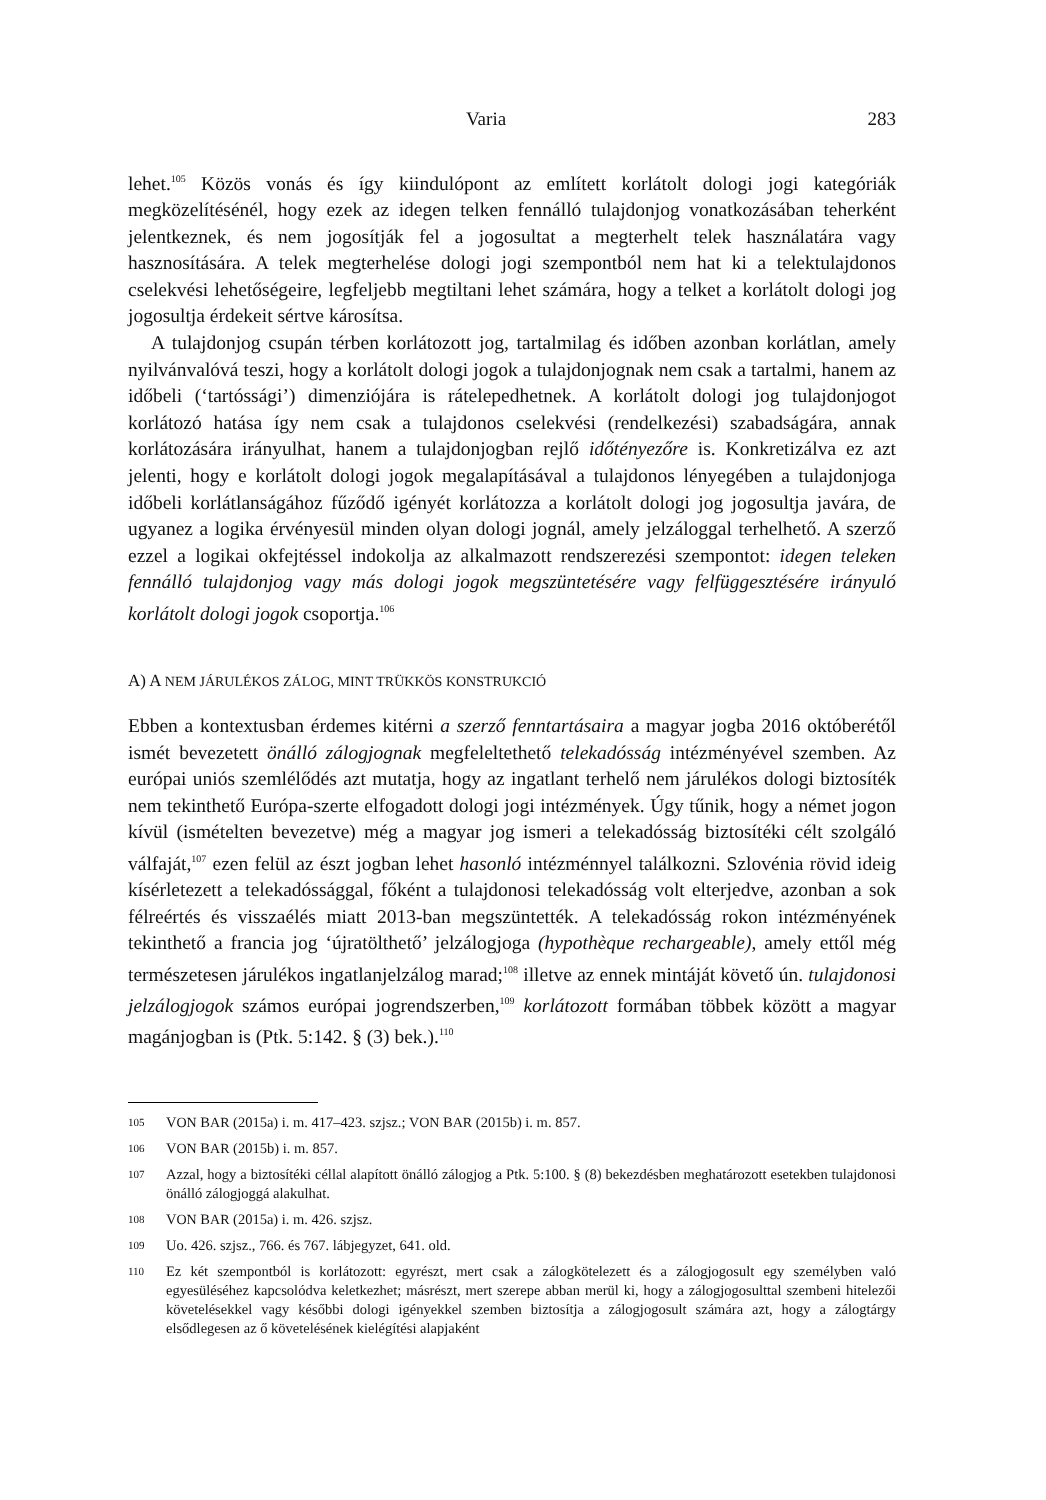Varia 283
lehet.<sup>105</sup> Közös vonás és így kiindulópont az említett korlátolt dologi jogi kategóriák megközelítésénél, hogy ezek az idegen telken fennálló tulajdonjog vonatkozásában teherként jelentkeznek, és nem jogosítják fel a jogosultat a megterhelt telek használatára vagy hasznosítására. A telek megterhelése dologi jogi szempontból nem hat ki a telektulajdonos cselekvési lehetőségeire, legfeljebb megtiltani lehet számára, hogy a telket a korlátolt dologi jog jogosultja érdekeit sértve károsítsa.
A tulajdonjog csupán térben korlátozott jog, tartalmilag és időben azonban korlátlan, amely nyilvánvalóvá teszi, hogy a korlátolt dologi jogok a tulajdonjognak nem csak a tartalmi, hanem az időbeli (‘tartóssági’) dimenziójára is rátelepedhetnek. A korlátolt dologi jog tulajdonjogot korlátozó hatása így nem csak a tulajdonos cselekvési (rendelkezési) szabadságára, annak korlátozására irányulhat, hanem a tulajdonjogban rejlő időtényezőre is. Konkretizálva ez azt jelenti, hogy e korlátolt dologi jogok megalapításával a tulajdonos lényegében a tulajdonjoga időbeli korlátlanságához fűződő igényét korlátozza a korlátolt dologi jog jogosultja javára, de ugyanez a logika érvényesül minden olyan dologi jognál, amely jelzáloggal terhelhető. A szerző ezzel a logikai okfejtéssel indokolja az alkalmazott rendszerezési szempontot: idegen teleken fennálló tulajdonjog vagy más dologi jogok megszüntetésére vagy felfüggesztésére irányuló korlátolt dologi jogok csoportja.<sup>106</sup>
A) A NEM JÁRULÉKOS ZÁLOG, MINT TRÜKKÖS KONSTRUKCIÓ
Ebben a kontextusban érdemes kitérni a szerző fenntartásaira a magyar jogba 2016 októberétől ismét bevezetett önálló zálogjognak megfeleltethető telekadósság intézményével szemben. Az európai uniós szemlélődés azt mutatja, hogy az ingatlant terhelő nem járulékos dologi biztosíték nem tekinthető Európa-szerte elfogadott dologi jogi intézmények. Úgy tűnik, hogy a német jogon kívül (ismételten bevezetve) még a magyar jog ismeri a telekadósság biztosítéki célt szolgáló válfaját,<sup>107</sup> ezen felül az észt jogban lehet hasonló intézménnyel találkozni. Szlovénia rövid ideig kísérletezett a telekadóssággal, főként a tulajdonosi telekadósság volt elterjedve, azonban a sok félreértés és visszaélés miatt 2013-ban megszüntették. A telekadósság rokon intézményének tekinthető a francia jog ‘újratölthető’ jelzálogjoga (hypothèque rechargeable), amely ettől még természetesen járulékos ingatlanjelzálog marad;<sup>108</sup> illetve az ennek mintáját követő ún. tulajdonosi jelzálogjogok számos európai jogrendszerben,<sup>109</sup> korlátozott formában többek között a magyar magánjogban is (Ptk. 5:142. § (3) bek.).<sup>110</sup>
105 VON BAR (2015a) i. m. 417–423. szjsz.; VON BAR (2015b) i. m. 857.
106 VON BAR (2015b) i. m. 857.
107 Azzal, hogy a biztosítéki céllal alapított önálló zálogjog a Ptk. 5:100. § (8) bekezdésben meghatározott esetekben tulajdonosi önálló zálogjoggá alakulhat.
108 VON BAR (2015a) i. m. 426. szjsz.
109 Uo. 426. szjsz., 766. és 767. lábjegyzet, 641. old.
110 Ez két szempontból is korlátozott: egyrészt, mert csak a zálogkötelezett és a zálogjogosult egy személyben való egyesüléséhez kapcsolódva keletkezhet; másrészt, mert szerepe abban merül ki, hogy a zálogjogosulttal szembeni hitelezői követelésekkel vagy későbbi dologi igényekkel szemben biztosítja a zálogjogosult számára azt, hogy a zálogtárgy elsődlegesen az ő követelésének kielégítési alapjaként